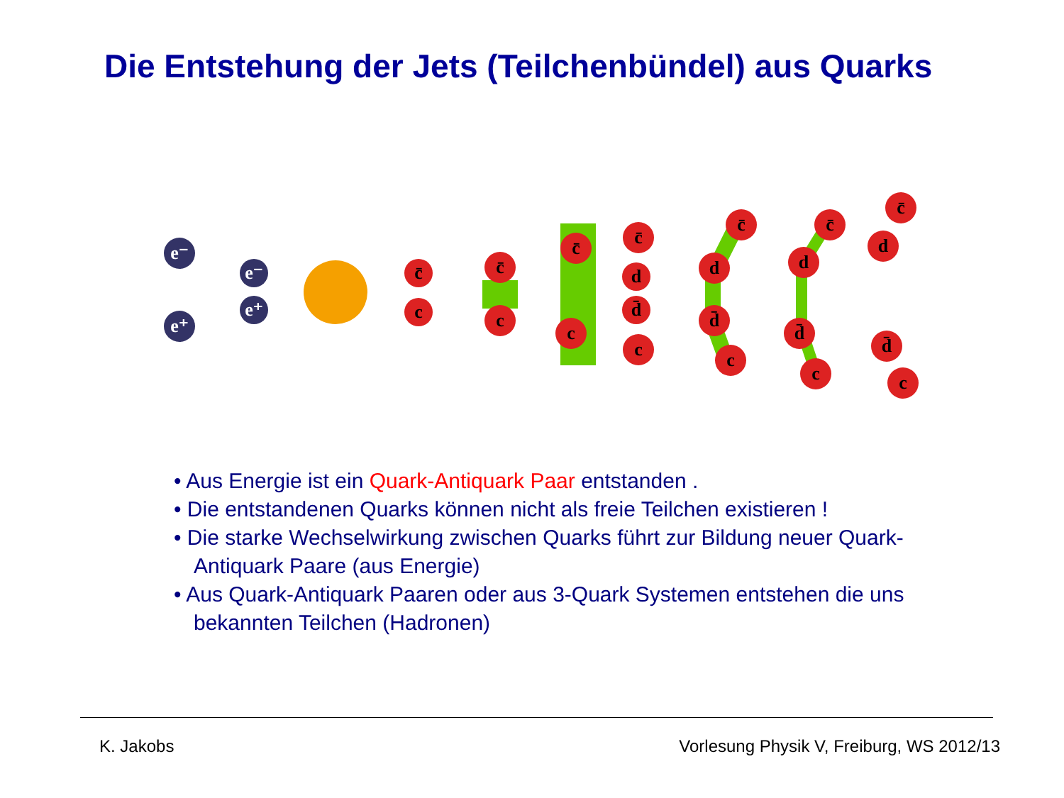Die Entstehung der Jets (Teilchenbündel) aus Quarks
e⁻
e⁺
e⁻
e⁺
c̄
c
c̄
c
c̄
c
c̄
d
d̄
c
c̄
d
d̄
c
c̄
d
d̄
c
c̄
d
d̄
c
• Aus Energie ist ein Quark-Antiquark Paar entstanden .
• Die entstandenen Quarks können nicht als freie Teilchen existieren !
• Die starke Wechselwirkung zwischen Quarks führt zur Bildung neuer Quark-Antiquark Paare (aus Energie)
• Aus Quark-Antiquark Paaren oder aus 3-Quark Systemen entstehen die uns bekannten Teilchen (Hadronen)
K. Jakobs
Vorlesung Physik V, Freiburg, WS 2012/13